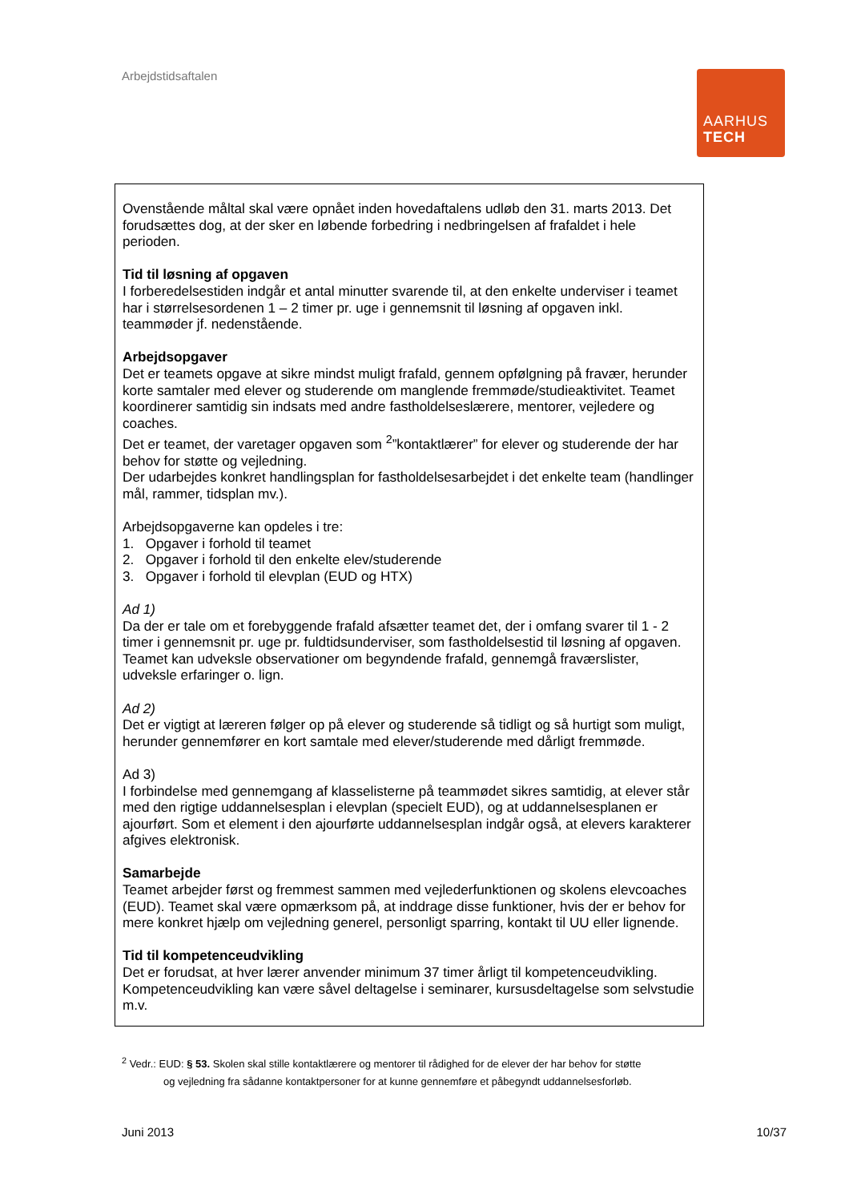Arbejdstidsaftalen
AARHUS
TECH
Ovenstående måltal skal være opnået inden hovedaftalens udløb den 31. marts 2013. Det forudsættes dog, at der sker en løbende forbedring i nedbringelsen af frafaldet i hele perioden.
Tid til løsning af opgaven
I forberedelsestiden indgår et antal minutter svarende til, at den enkelte underviser i teamet har i størrelsesordenen 1 – 2 timer pr. uge i gennemsnit til løsning af opgaven inkl. teammøder jf. nedenstående.
Arbejdsopgaver
Det er teamets opgave at sikre mindst muligt frafald, gennem opfølgning på fravær, herunder korte samtaler med elever og studerende om manglende fremmøde/studieaktivitet. Teamet koordinerer samtidig sin indsats med andre fastholdelseslærere, mentorer, vejledere og coaches.
Det er teamet, der varetager opgaven som <sup>2</sup>”kontaktlærer” for elever og studerende der har behov for støtte og vejledning.
Der udarbejdes konkret handlingsplan for fastholdelsesarbejdet i det enkelte team (handlinger mål, rammer, tidsplan mv.).
Arbejdsopgaverne kan opdeles i tre:
1. Opgaver i forhold til teamet
2. Opgaver i forhold til den enkelte elev/studerende
3. Opgaver i forhold til elevplan (EUD og HTX)
Ad 1)
Da der er tale om et forebyggende frafald afsætter teamet det, der i omfang svarer til 1 - 2 timer i gennemsnit pr. uge pr. fuldtidsunderviser, som fastholdelsestid til løsning af opgaven. Teamet kan udveksle observationer om begyndende frafald, gennemgå fraværslister, udveksle erfaringer o. lign.
Ad 2)
Det er vigtigt at læreren følger op på elever og studerende så tidligt og så hurtigt som muligt, herunder gennemfører en kort samtale med elever/studerende med dårligt fremmøde.
Ad 3)
I forbindelse med gennemgang af klasselisterne på teammødet sikres samtidig, at elever står med den rigtige uddannelsesplan i elevplan (specielt EUD), og at uddannelsesplanen er ajourført. Som et element i den ajourførte uddannelsesplan indgår også, at elevers karakterer afgives elektronisk.
Samarbejde
Teamet arbejder først og fremmest sammen med vejlederfunktionen og skolens elevcoaches (EUD). Teamet skal være opmærksom på, at inddrage disse funktioner, hvis der er behov for mere konkret hjælp om vejledning generel, personligt sparring, kontakt til UU eller lignende.
Tid til kompetenceudvikling
Det er forudsat, at hver lærer anvender minimum 37 timer årligt til kompetenceudvikling. Kompetenceudvikling kan være såvel deltagelse i seminarer, kursusdeltagelse som selvstudie m.v.
<sup>2</sup> Vedr.: EUD: § 53. Skolen skal stille kontaktlærere og mentorer til rådighed for de elever der har behov for støtte
og vejledning fra sådanne kontaktpersoner for at kunne gennemføre et påbegyndt uddannelsesforløb.
Juni 2013 10/37